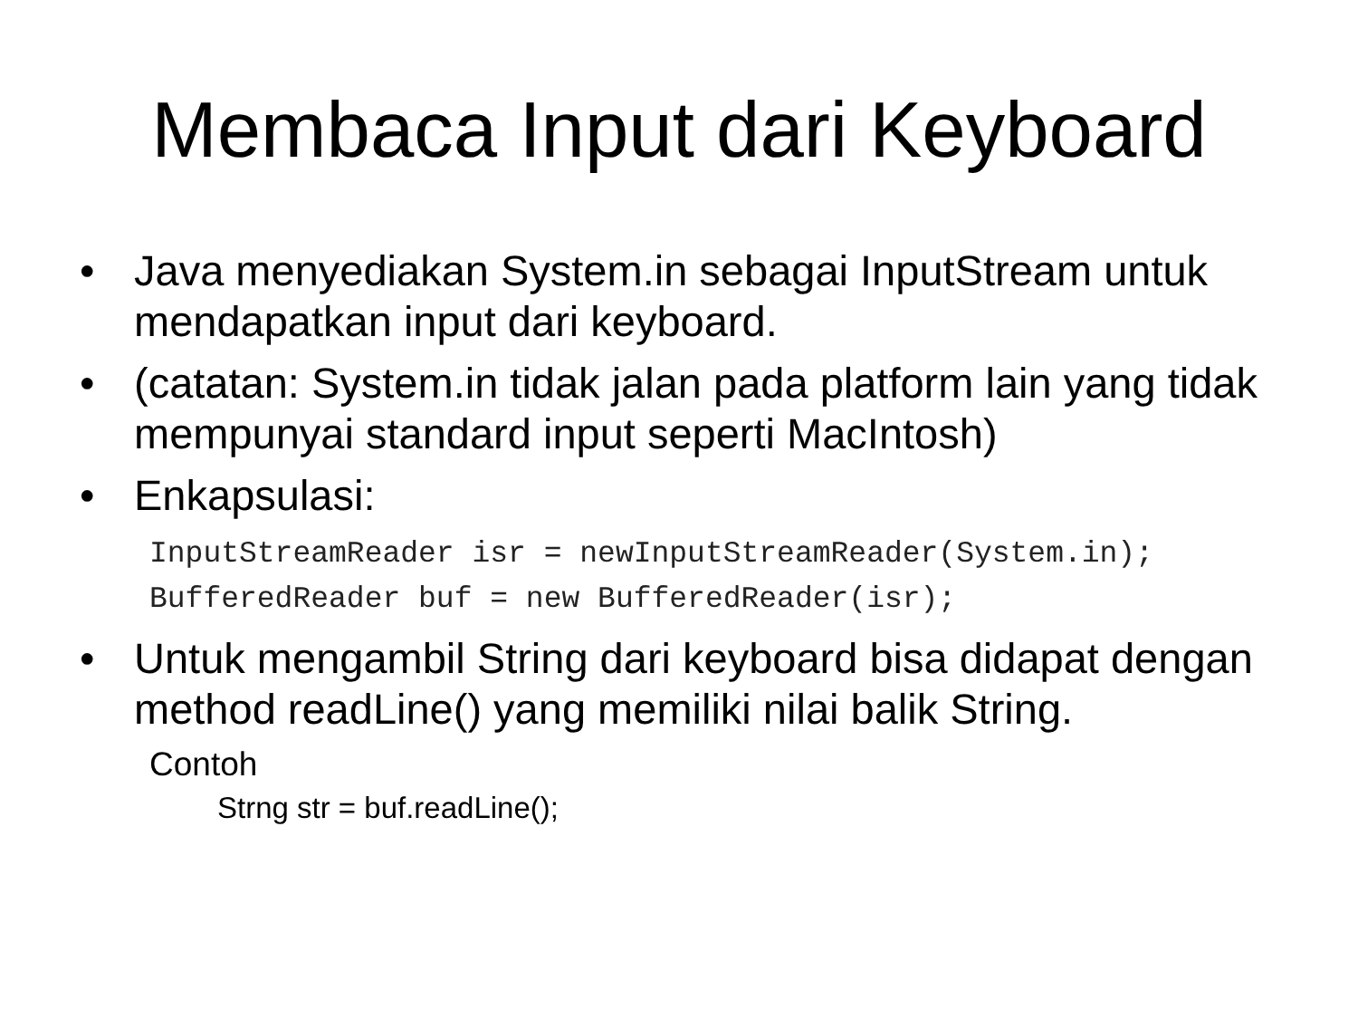Membaca Input dari Keyboard
• Java menyediakan System.in sebagai InputStream untuk mendapatkan input dari keyboard.
• (catatan: System.in tidak jalan pada platform lain yang tidak mempunyai standard input seperti MacIntosh)
• Enkapsulasi:
InputStreamReader isr = newInputStreamReader(System.in);
BufferedReader buf = new BufferedReader(isr);
• Untuk mengambil String dari keyboard bisa didapat dengan method readLine() yang memiliki nilai balik String.
Contoh
Strng str = buf.readLine();